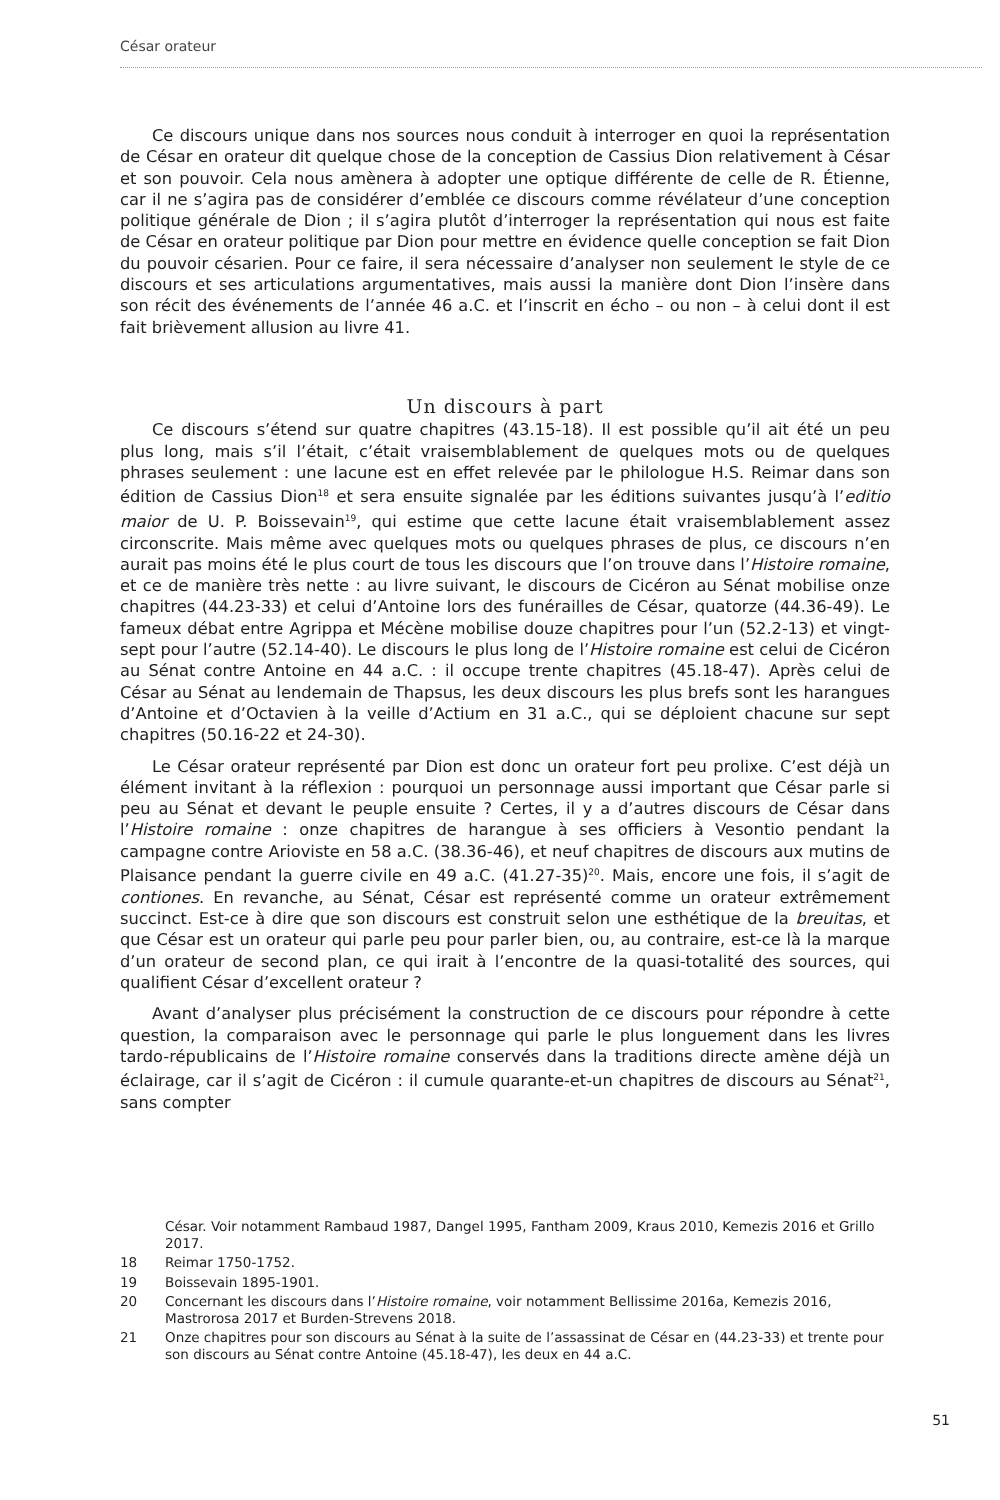César orateur
Ce discours unique dans nos sources nous conduit à interroger en quoi la représentation de César en orateur dit quelque chose de la conception de Cassius Dion relativement à César et son pouvoir. Cela nous amènera à adopter une optique différente de celle de R. Étienne, car il ne s’agira pas de considérer d’emblée ce discours comme révélateur d’une conception politique générale de Dion ; il s’agira plutôt d’interroger la représentation qui nous est faite de César en orateur politique par Dion pour mettre en évidence quelle conception se fait Dion du pouvoir césarien. Pour ce faire, il sera nécessaire d’analyser non seulement le style de ce discours et ses articulations argumentatives, mais aussi la manière dont Dion l’insère dans son récit des événements de l’année 46 a.C. et l’inscrit en écho – ou non – à celui dont il est fait brièvement allusion au livre 41.
Un discours à part
Ce discours s’étend sur quatre chapitres (43.15-18). Il est possible qu’il ait été un peu plus long, mais s’il l’était, c’était vraisemblablement de quelques mots ou de quelques phrases seulement : une lacune est en effet relevée par le philologue H.S. Reimar dans son édition de Cassius Dion<sup>18</sup> et sera ensuite signalée par les éditions suivantes jusqu’à l’editio maior de U. P. Boissevain<sup>19</sup>, qui estime que cette lacune était vraisemblablement assez circonscrite. Mais même avec quelques mots ou quelques phrases de plus, ce discours n’en aurait pas moins été le plus court de tous les discours que l’on trouve dans l’Histoire romaine, et ce de manière très nette : au livre suivant, le discours de Cicéron au Sénat mobilise onze chapitres (44.23-33) et celui d’Antoine lors des funérailles de César, quatorze (44.36-49). Le fameux débat entre Agrippa et Mécène mobilise douze chapitres pour l’un (52.2-13) et vingt-sept pour l’autre (52.14-40). Le discours le plus long de l’Histoire romaine est celui de Cicéron au Sénat contre Antoine en 44 a.C. : il occupe trente chapitres (45.18-47). Après celui de César au Sénat au lendemain de Thapsus, les deux discours les plus brefs sont les harangues d’Antoine et d’Octavien à la veille d’Actium en 31 a.C., qui se déploient chacune sur sept chapitres (50.16-22 et 24-30).
Le César orateur représenté par Dion est donc un orateur fort peu prolixe. C’est déjà un élément invitant à la réflexion : pourquoi un personnage aussi important que César parle si peu au Sénat et devant le peuple ensuite ? Certes, il y a d’autres discours de César dans l’Histoire romaine : onze chapitres de harangue à ses officiers à Vesontio pendant la campagne contre Arioviste en 58 a.C. (38.36-46), et neuf chapitres de discours aux mutins de Plaisance pendant la guerre civile en 49 a.C. (41.27-35)<sup>20</sup>. Mais, encore une fois, il s’agit de contiones. En revanche, au Sénat, César est représenté comme un orateur extrêmement succinct. Est-ce à dire que son discours est construit selon une esthétique de la breuitas, et que César est un orateur qui parle peu pour parler bien, ou, au contraire, est-ce là la marque d’un orateur de second plan, ce qui irait à l’encontre de la quasi-totalité des sources, qui qualifient César d’excellent orateur ?
Avant d’analyser plus précisément la construction de ce discours pour répondre à cette question, la comparaison avec le personnage qui parle le plus longuement dans les livres tardo-républicains de l’Histoire romaine conservés dans la traditions directe amène déjà un éclairage, car il s’agit de Cicéron : il cumule quarante-et-un chapitres de discours au Sénat<sup>21</sup>, sans compter
César. Voir notamment Rambaud 1987, Dangel 1995, Fantham 2009, Kraus 2010, Kemezis 2016 et Grillo 2017.
18 Reimar 1750-1752.
19 Boissevain 1895-1901.
20 Concernant les discours dans l’Histoire romaine, voir notamment Bellissime 2016a, Kemezis 2016, Mastrorosa 2017 et Burden-Strevens 2018.
21 Onze chapitres pour son discours au Sénat à la suite de l’assassinat de César en (44.23-33) et trente pour son discours au Sénat contre Antoine (45.18-47), les deux en 44 a.C.
51